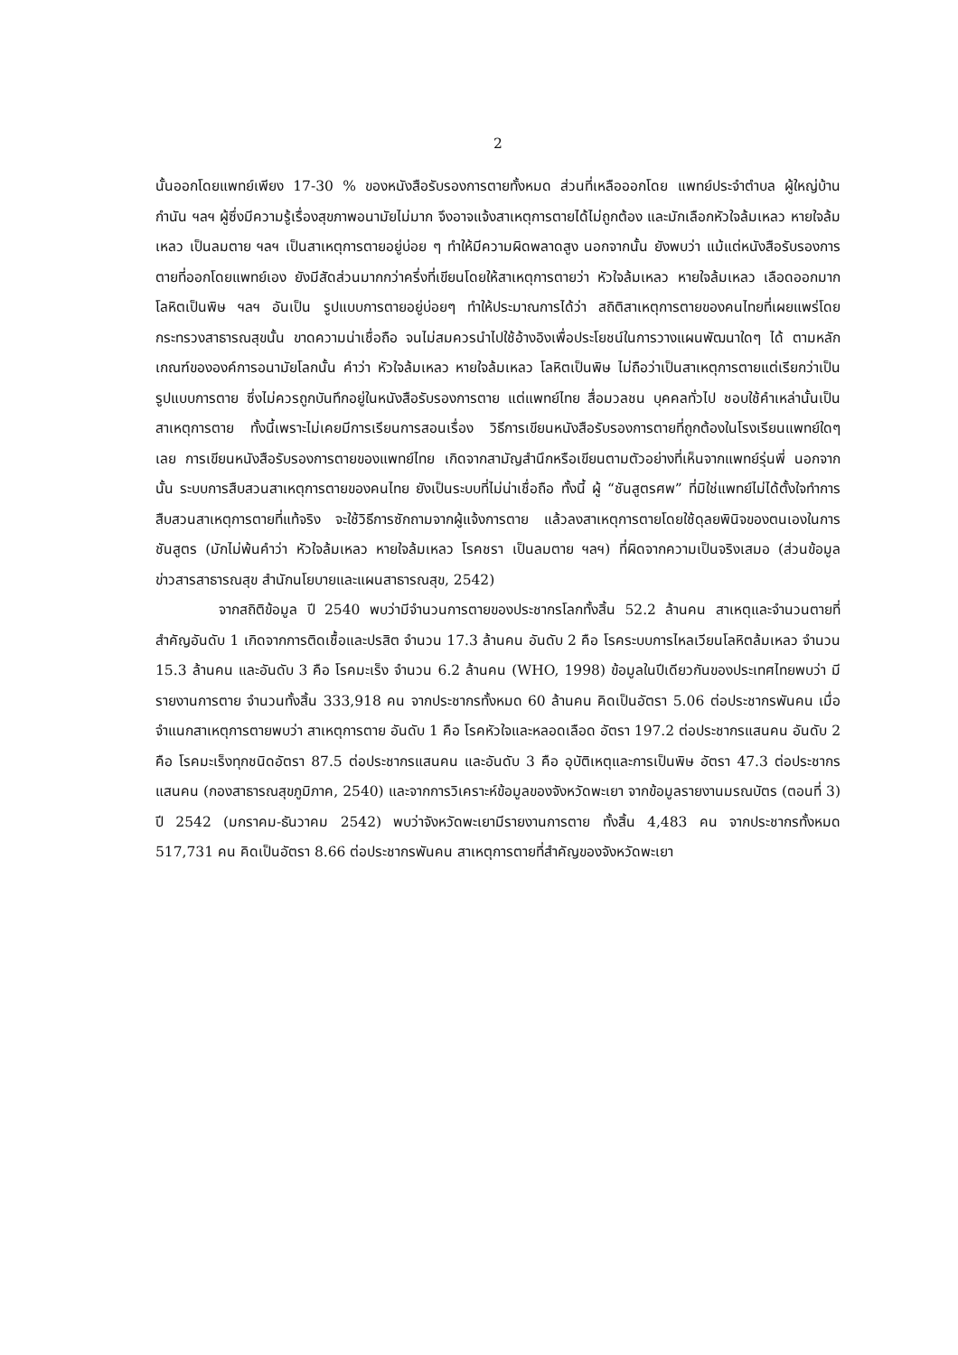2
นั้นออกโดยแพทย์เพียง 17-30 % ของหนังสือรับรองการตายทั้งหมด ส่วนที่เหลือออกโดย แพทย์ประจำตำบล ผู้ใหญ่บ้าน กำนัน ฯลฯ ผู้ซึ่งมีความรู้เรื่องสุขภาพอนามัยไม่มาก จึงอาจแจ้งสาเหตุการตายได้ไม่ถูกต้อง และมักเลือกหัวใจล้มเหลว หายใจล้มเหลว เป็นลมตาย ฯลฯ เป็นสาเหตุการตายอยู่บ่อย ๆ ทำให้มีความผิดพลาดสูง นอกจากนั้น ยังพบว่า แม้แต่หนังสือรับรองการตายที่ออกโดยแพทย์เอง ยังมีสัดส่วนมากกว่าครึ่งที่เขียนโดยให้สาเหตุการตายว่า หัวใจล้มเหลว หายใจล้มเหลว เลือดออกมาก โลหิตเป็นพิษ ฯลฯ อันเป็น รูปแบบการตายอยู่บ่อยๆ ทำให้ประมาณการได้ว่า สถิติสาเหตุการตายของคนไทยที่เผยแพร่โดยกระทรวงสาธารณสุขนั้น ขาดความน่าเชื่อถือ จนไม่สมควรนำไปใช้อ้างอิงเพื่อประโยชน์ในการวางแผนพัฒนาใดๆ ได้ ตามหลักเกณฑ์ขององค์การอนามัยโลกนั้น คำว่า หัวใจล้มเหลว หายใจล้มเหลว โลหิตเป็นพิษ ไม่ถือว่าเป็นสาเหตุการตายแต่เรียกว่าเป็นรูปแบบการตาย ซึ่งไม่ควรถูกบันทึกอยู่ในหนังสือรับรองการตาย แต่แพทย์ไทย สื่อมวลชน บุคคลทั่วไป ชอบใช้คำเหล่านั้นเป็นสาเหตุการตาย ทั้งนี้เพราะไม่เคยมีการเรียนการสอนเรื่อง วิธีการเขียนหนังสือรับรองการตายที่ถูกต้องในโรงเรียนแพทย์ใดๆ เลย การเขียนหนังสือรับรองการตายของแพทย์ไทย เกิดจากสามัญสำนึกหรือเขียนตามตัวอย่างที่เห็นจากแพทย์รุ่นพี่ นอกจากนั้น ระบบการสืบสวนสาเหตุการตายของคนไทย ยังเป็นระบบที่ไม่น่าเชื่อถือ ทั้งนี้ ผู้ “ชันสูตรศพ” ที่มิใช่แพทย์ไม่ได้ตั้งใจทำการสืบสวนสาเหตุการตายที่แท้จริง จะใช้วิธีการซักถามจากผู้แจ้งการตาย แล้วลงสาเหตุการตายโดยใช้ดุลยพินิจของตนเองในการชันสูตร (มักไม่พ้นคำว่า หัวใจล้มเหลว หายใจล้มเหลว โรคชรา เป็นลมตาย ฯลฯ) ที่ผิดจากความเป็นจริงเสมอ (ส่วนข้อมูลข่าวสารสาธารณสุข สำนักนโยบายและแผนสาธารณสุข, 2542)
จากสถิติข้อมูล ปี 2540 พบว่ามีจำนวนการตายของประชากรโลกทั้งสิ้น 52.2 ล้านคน สาเหตุและจำนวนตายที่สำคัญอันดับ 1 เกิดจากการติดเชื้อและปรสิต จำนวน 17.3 ล้านคน อันดับ 2 คือ โรคระบบการไหลเวียนโลหิตล้มเหลว จำนวน 15.3 ล้านคน และอันดับ 3 คือ โรคมะเร็ง จำนวน 6.2 ล้านคน (WHO, 1998) ข้อมูลในปีเดียวกันของประเทศไทยพบว่า มีรายงานการตาย จำนวนทั้งสิ้น 333,918 คน จากประชากรทั้งหมด 60 ล้านคน คิดเป็นอัตรา 5.06 ต่อประชากรพันคน เมื่อจำแนกสาเหตุการตายพบว่า สาเหตุการตาย อันดับ 1 คือ โรคหัวใจและหลอดเลือด อัตรา 197.2 ต่อประชากรแสนคน อันดับ 2 คือ โรคมะเร็งทุกชนิดอัตรา 87.5 ต่อประชากรแสนคน และอันดับ 3 คือ อุบัติเหตุและการเป็นพิษ อัตรา 47.3 ต่อประชากรแสนคน (กองสาธารณสุขภูมิภาค, 2540) และจากการวิเคราะห์ข้อมูลของจังหวัดพะเยา จากข้อมูลรายงานมรณบัตร (ตอนที่ 3) ปี 2542 (มกราคม-ธันวาคม 2542) พบว่าจังหวัดพะเยามีรายงานการตาย ทั้งสิ้น 4,483 คน จากประชากรทั้งหมด 517,731 คน คิดเป็นอัตรา 8.66 ต่อประชากรพันคน สาเหตุการตายที่สำคัญของจังหวัดพะเยา